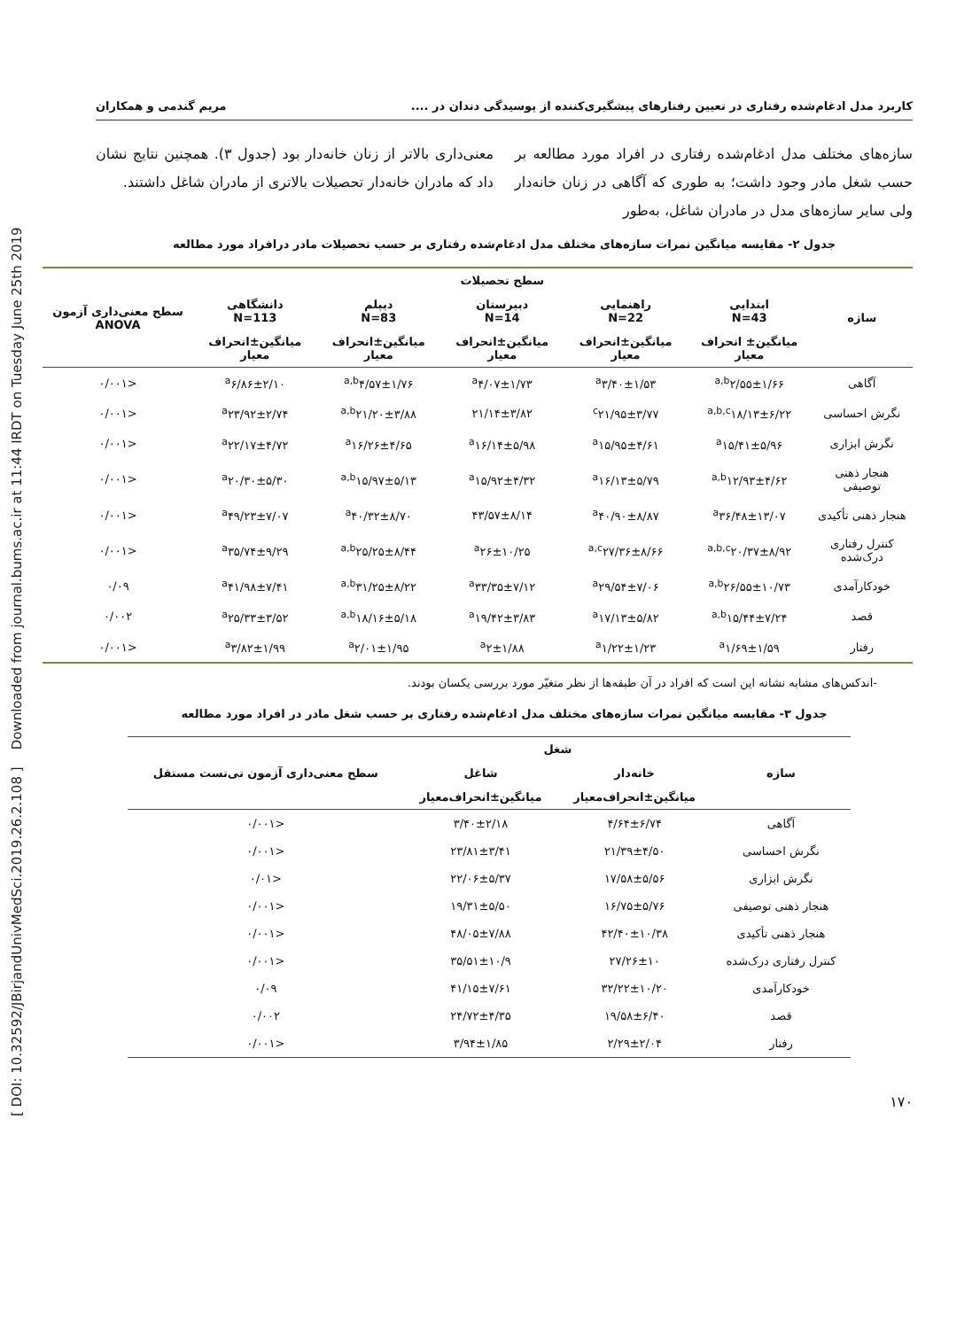[ DOI: 10.32592/JBirjandUnivMedSci.2019.26.2.108 ] Downloaded from journal.bums.ac.ir at 11:44 IRDT on Tuesday June 25th 2019
کاربرد مدل ادغام‌شده رفتاری در تعیین رفتارهای پیشگیری‌کننده از پوسیدگی دندان در .... مریم گندمی و همکاران
سازه‌های مختلف مدل ادغام‌شده رفتاری در افراد مورد مطالعه بر حسب شغل مادر وجود داشت؛ به طوری که آگاهی در زنان خانه‌دار ولی سایر سازه‌های مدل در مادران شاغل، به‌طور
معنی‌داری بالاتر از زنان خانه‌دار بود (جدول ۳). همچنین نتایج نشان داد که مادران خانه‌دار تحصیلات بالاتری از مادران شاغل داشتند.
جدول ۲- مقایسه میانگین نمرات سازه‌های مختلف مدل ادغام‌شده رفتاری بر حسب تحصیلات مادر درافراد مورد مطالعه
| سازه | سطح تحصیلات | | | | | سطح معنی‌داری آزمون ANOVA |
| --- | --- | --- | --- | --- | --- | --- |
| | ابتدایی N=43 | راهنمایی N=22 | دبیرستان N=14 | دیپلم N=83 | دانشگاهی N=113 | |
| | میانگین± انحراف معیار | میانگین±انحراف معیار | میانگین±انحراف معیار | میانگین±انحراف معیار | میانگین±انحراف معیار | |
| آگاهی | <sup>a,b</sup>۲/۵۵±۱/۶۶ | <sup>a</sup> ۳/۴۰±۱/۵۳ | <sup>a</sup> ۴/۰۷±۱/۷۳ | <sup>a,b</sup>۴/۵۷±۱/۷۶ | <sup>a</sup> ۶/۸۶±۲/۱۰ | <۰/۰۰۱ |
| نگرش احساسی | <sup>a,b,c</sup>۱۸/۱۳±۶/۲۲ | <sup>c</sup> ۲۱/۹۵±۳/۷۷ | ۲۱/۱۴±۳/۸۲ | <sup>a,b</sup>۲۱/۲۰±۳/۸۸ | <sup>a</sup> ۲۳/۹۲±۲/۷۴ | <۰/۰۰۱ |
| نگرش ابزاری | <sup>a</sup> ۱۵/۴۱±۵/۹۶ | <sup>a</sup> ۱۵/۹۵±۴/۶۱ | <sup>a</sup> ۱۶/۱۴±۵/۹۸ | <sup>a</sup> ۱۶/۲۶±۴/۶۵ | <sup>a</sup> ۲۲/۱۷±۴/۷۲ | <۰/۰۰۱ |
| هنجار ذهنی توصیفی | <sup>a,b</sup>۱۲/۹۳±۴/۶۲ | <sup>a</sup> ۱۶/۱۳±۵/۷۹ | <sup>a</sup> ۱۵/۹۲±۴/۳۲ | <sup>a,b</sup>۱۵/۹۷±۵/۱۳ | <sup>a</sup> ۲۰/۳۰±۵/۳۰ | <۰/۰۰۱ |
| هنجار ذهنی تأکیدی | <sup>a</sup> ۳۶/۴۸±۱۳/۰۷ | <sup>a</sup> ۴۰/۹۰±۸/۸۷ | ۴۳/۵۷±۸/۱۴ | <sup>a</sup> ۴۰/۳۲±۸/۷۰ | <sup>a</sup> ۴۹/۲۳±۷/۰۷ | <۰/۰۰۱ |
| کنترل رفتاری درک‌شده | <sup>a,b,c</sup>۲۰/۳۷±۸/۹۲ | <sup>a,c</sup>۲۷/۳۶±۸/۶۶ | <sup>a</sup> ۲۶±۱۰/۲۵ | <sup>a,b</sup>۲۵/۲۵±۸/۴۴ | <sup>a</sup> ۳۵/۷۴±۹/۲۹ | <۰/۰۰۱ |
| خودکارآمدی | <sup>a,b</sup>۲۶/۵۵±۱۰/۷۳ | <sup>a</sup> ۲۹/۵۴±۷/۰۶ | <sup>a</sup> ۳۳/۳۵±۷/۱۲ | <sup>a,b</sup>۳۱/۲۵±۸/۲۲ | <sup>a</sup> ۴۱/۹۸±۷/۴۱ | ۰/۰۹ |
| قصد | <sup>a,b</sup>۱۵/۴۴±۷/۲۴ | <sup>a</sup> ۱۷/۱۳±۵/۸۲ | <sup>a</sup> ۱۹/۴۲±۳/۸۳ | <sup>a,b</sup>۱۸/۱۶±۵/۱۸ | <sup>a</sup> ۲۵/۳۳±۳/۵۲ | ۰/۰۰۲ |
| رفتار | <sup>a</sup> ۱/۶۹±۱/۵۹ | <sup>a</sup> ۱/۲۲±۱/۲۳ | <sup>a</sup> ۲±۱/۸۸ | <sup>a</sup> ۲/۰۱±۱/۹۵ | <sup>a</sup> ۳/۸۲±۱/۹۹ | <۰/۰۰۱ |
-اندکس‌های مشابه نشانه این است که افراد در آن طبقه‌ها از نظر متغیّر مورد بررسی یکسان بودند.
جدول ۳- مقایسه میانگین نمرات سازه‌های مختلف مدل ادغام‌شده رفتاری بر حسب شغل مادر در افراد مورد مطالعه
| سازه | شغل | | سطح معنی‌داری آزمون تی‌تست مستقل |
| --- | --- | --- | --- |
| | خانه‌دار | شاغل | |
| | میانگین±انحراف‌معیار | میانگین±انحراف‌معیار | |
| آگاهی | ۴/۶۴±۶/۷۴ | ۳/۴۰±۲/۱۸ | <۰/۰۰۱ |
| نگرش احساسی | ۲۱/۳۹±۴/۵۰ | ۲۳/۸۱±۳/۴۱ | <۰/۰۰۱ |
| نگرش ابزاری | ۱۷/۵۸±۵/۵۶ | ۲۲/۰۶±۵/۳۷ | <۰/۰۱ |
| هنجار ذهنی توصیفی | ۱۶/۷۵±۵/۷۶ | ۱۹/۳۱±۵/۵۰ | <۰/۰۰۱ |
| هنجار ذهنی تأکیدی | ۴۲/۴۰±۱۰/۳۸ | ۴۸/۰۵±۷/۸۸ | <۰/۰۰۱ |
| کنترل رفتاری درک‌شده | ۲۷/۲۶±۱۰ | ۳۵/۵۱±۱۰/۹ | <۰/۰۰۱ |
| خودکارآمدی | ۳۲/۲۲±۱۰/۲۰ | ۴۱/۱۵±۷/۶۱ | ۰/۰۹ |
| قصد | ۱۹/۵۸±۶/۴۰ | ۲۴/۷۲±۴/۳۵ | ۰/۰۰۲ |
| رفتار | ۲/۲۹±۲/۰۴ | ۳/۹۴±۱/۸۵ | <۰/۰۰۱ |
۱۷۰